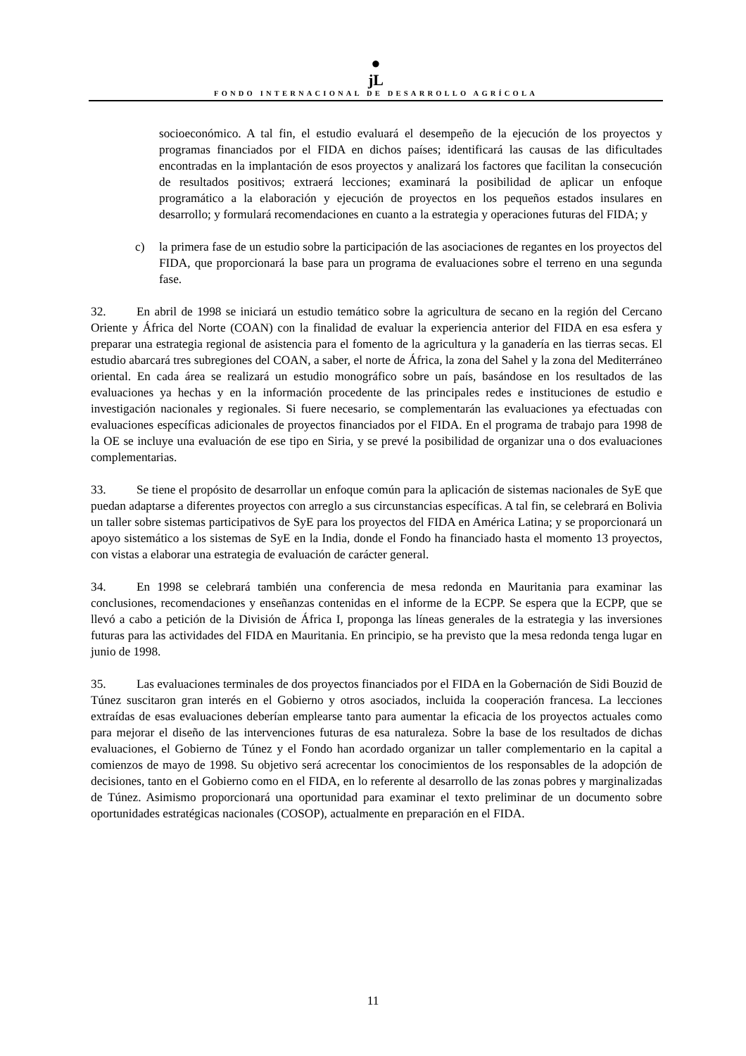●
jL
FONDO INTERNACIONAL DE DESARROLLO AGRÍCOLA
socioeconómico. A tal fin, el estudio evaluará el desempeño de la ejecución de los proyectos y programas financiados por el FIDA en dichos países; identificará las causas de las dificultades encontradas en la implantación de esos proyectos y analizará los factores que facilitan la consecución de resultados positivos; extraerá lecciones; examinará la posibilidad de aplicar un enfoque programático a la elaboración y ejecución de proyectos en los pequeños estados insulares en desarrollo; y formulará recomendaciones en cuanto a la estrategia y operaciones futuras del FIDA; y
c) la primera fase de un estudio sobre la participación de las asociaciones de regantes en los proyectos del FIDA, que proporcionará la base para un programa de evaluaciones sobre el terreno en una segunda fase.
32. En abril de 1998 se iniciará un estudio temático sobre la agricultura de secano en la región del Cercano Oriente y África del Norte (COAN) con la finalidad de evaluar la experiencia anterior del FIDA en esa esfera y preparar una estrategia regional de asistencia para el fomento de la agricultura y la ganadería en las tierras secas. El estudio abarcará tres subregiones del COAN, a saber, el norte de África, la zona del Sahel y la zona del Mediterráneo oriental. En cada área se realizará un estudio monográfico sobre un país, basándose en los resultados de las evaluaciones ya hechas y en la información procedente de las principales redes e instituciones de estudio e investigación nacionales y regionales. Si fuere necesario, se complementarán las evaluaciones ya efectuadas con evaluaciones específicas adicionales de proyectos financiados por el FIDA. En el programa de trabajo para 1998 de la OE se incluye una evaluación de ese tipo en Siria, y se prevé la posibilidad de organizar una o dos evaluaciones complementarias.
33. Se tiene el propósito de desarrollar un enfoque común para la aplicación de sistemas nacionales de SyE que puedan adaptarse a diferentes proyectos con arreglo a sus circunstancias específicas. A tal fin, se celebrará en Bolivia un taller sobre sistemas participativos de SyE para los proyectos del FIDA en América Latina; y se proporcionará un apoyo sistemático a los sistemas de SyE en la India, donde el Fondo ha financiado hasta el momento 13 proyectos, con vistas a elaborar una estrategia de evaluación de carácter general.
34. En 1998 se celebrará también una conferencia de mesa redonda en Mauritania para examinar las conclusiones, recomendaciones y enseñanzas contenidas en el informe de la ECPP. Se espera que la ECPP, que se llevó a cabo a petición de la División de África I, proponga las líneas generales de la estrategia y las inversiones futuras para las actividades del FIDA en Mauritania. En principio, se ha previsto que la mesa redonda tenga lugar en junio de 1998.
35. Las evaluaciones terminales de dos proyectos financiados por el FIDA en la Gobernación de Sidi Bouzid de Túnez suscitaron gran interés en el Gobierno y otros asociados, incluida la cooperación francesa. La lecciones extraídas de esas evaluaciones deberían emplearse tanto para aumentar la eficacia de los proyectos actuales como para mejorar el diseño de las intervenciones futuras de esa naturaleza. Sobre la base de los resultados de dichas evaluaciones, el Gobierno de Túnez y el Fondo han acordado organizar un taller complementario en la capital a comienzos de mayo de 1998. Su objetivo será acrecentar los conocimientos de los responsables de la adopción de decisiones, tanto en el Gobierno como en el FIDA, en lo referente al desarrollo de las zonas pobres y marginalizadas de Túnez. Asimismo proporcionará una oportunidad para examinar el texto preliminar de un documento sobre oportunidades estratégicas nacionales (COSOP), actualmente en preparación en el FIDA.
11